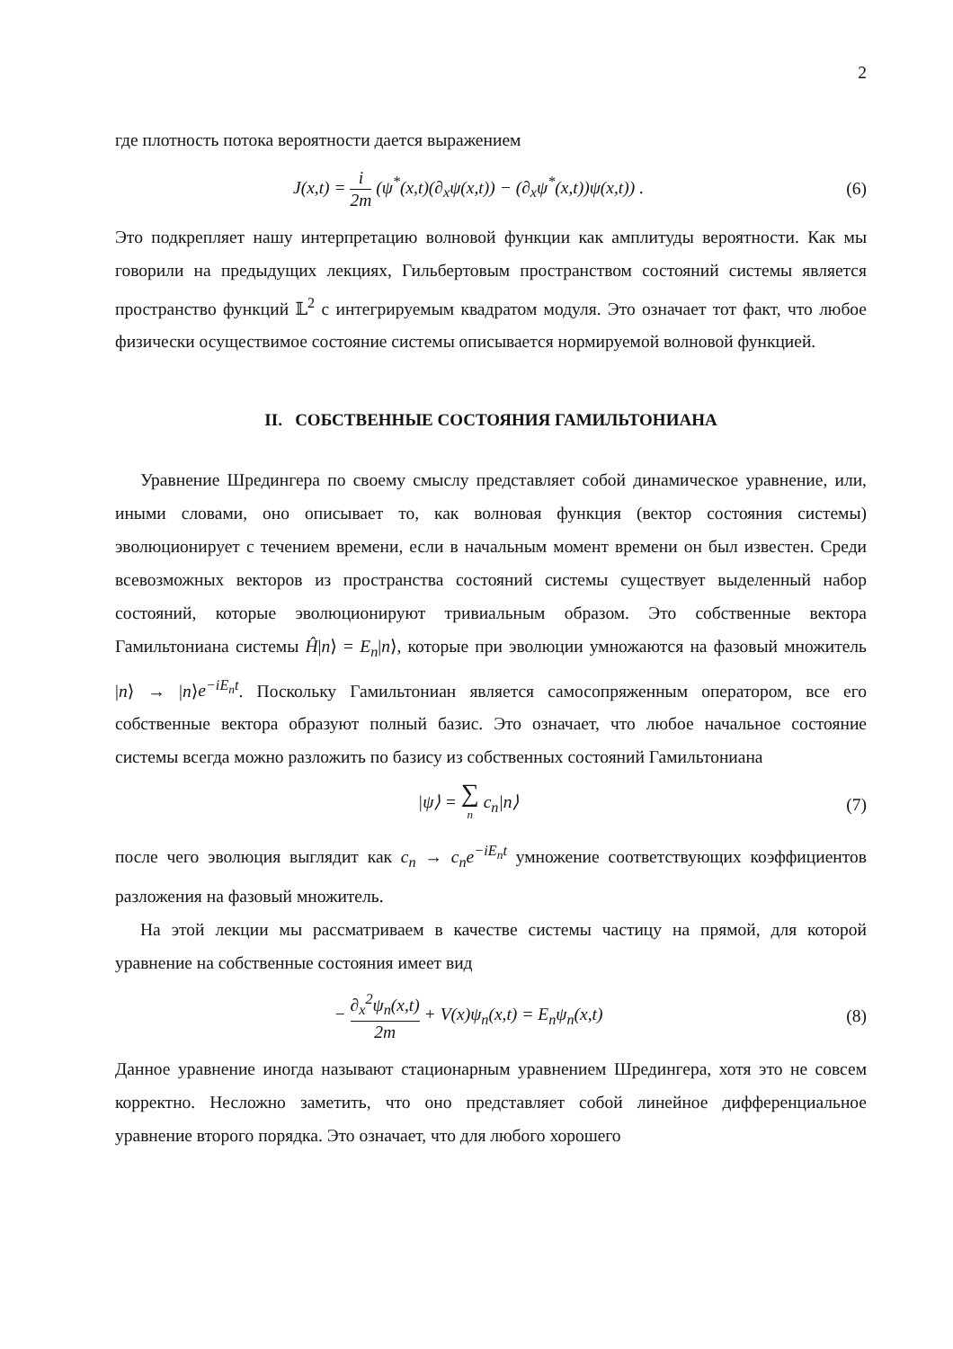2
где плотность потока вероятности дается выражением
J(x,t) = i 2m (ψ<sup>*</sup>(x,t)(∂<sub>x</sub>ψ(x,t)) − (∂<sub>x</sub>ψ<sup>*</sup>(x,t))ψ(x,t)) .
(6)
Это подкрепляет нашу интерпретацию волновой функции как амплитуды вероятности. Как мы говорили на предыдущих лекциях, Гильбертовым пространством состояний системы является пространство функций 𝕃<sup>2</sup> с интегрируемым квадратом модуля. Это означает тот факт, что любое физически осуществимое состояние системы описывается нормируемой волновой функцией.
II. СОБСТВЕННЫЕ СОСТОЯНИЯ ГАМИЛЬТОНИАНА
Уравнение Шредингера по своему смыслу представляет собой динамическое уравнение, или, иными словами, оно описывает то, как волновая функция (вектор состояния системы) эволюционирует с течением времени, если в начальным момент времени он был известен. Среди всевозможных векторов из пространства состояний системы существует выделенный набор состояний, которые эволюционируют тривиальным образом. Это собственные вектора Гамильтониана системы Ĥ|n⟩ = E<sub>n</sub>|n⟩, которые при эволюции умножаются на фазовый множитель |n⟩ → |n⟩e<sup>−iE<sub>n</sub>t</sup>. Поскольку Гамильтониан является самосопряженным оператором, все его собственные вектора образуют полный базис. Это означает, что любое начальное состояние системы всегда можно разложить по базису из собственных состояний Гамильтониана
|ψ⟩ = ∑ n c<sub>n</sub>|n⟩ (7)
после чего эволюция выглядит как c<sub>n</sub> → c<sub>n</sub>e<sup>−iE<sub>n</sub>t</sup> умножение соответствующих коэффициентов разложения на фазовый множитель.
На этой лекции мы рассматриваем в качестве системы частицу на прямой, для которой уравнение на собственные состояния имеет вид
− ∂<sub>x</sub><sup>2</sup>ψ<sub>n</sub>(x,t) 2m + V(x)ψ<sub>n</sub>(x,t) = E<sub>n</sub>ψ<sub>n</sub>(x,t)
(8)
Данное уравнение иногда называют стационарным уравнением Шредингера, хотя это не совсем корректно. Несложно заметить, что оно представляет собой линейное дифференциальное уравнение второго порядка. Это означает, что для любого хорошего